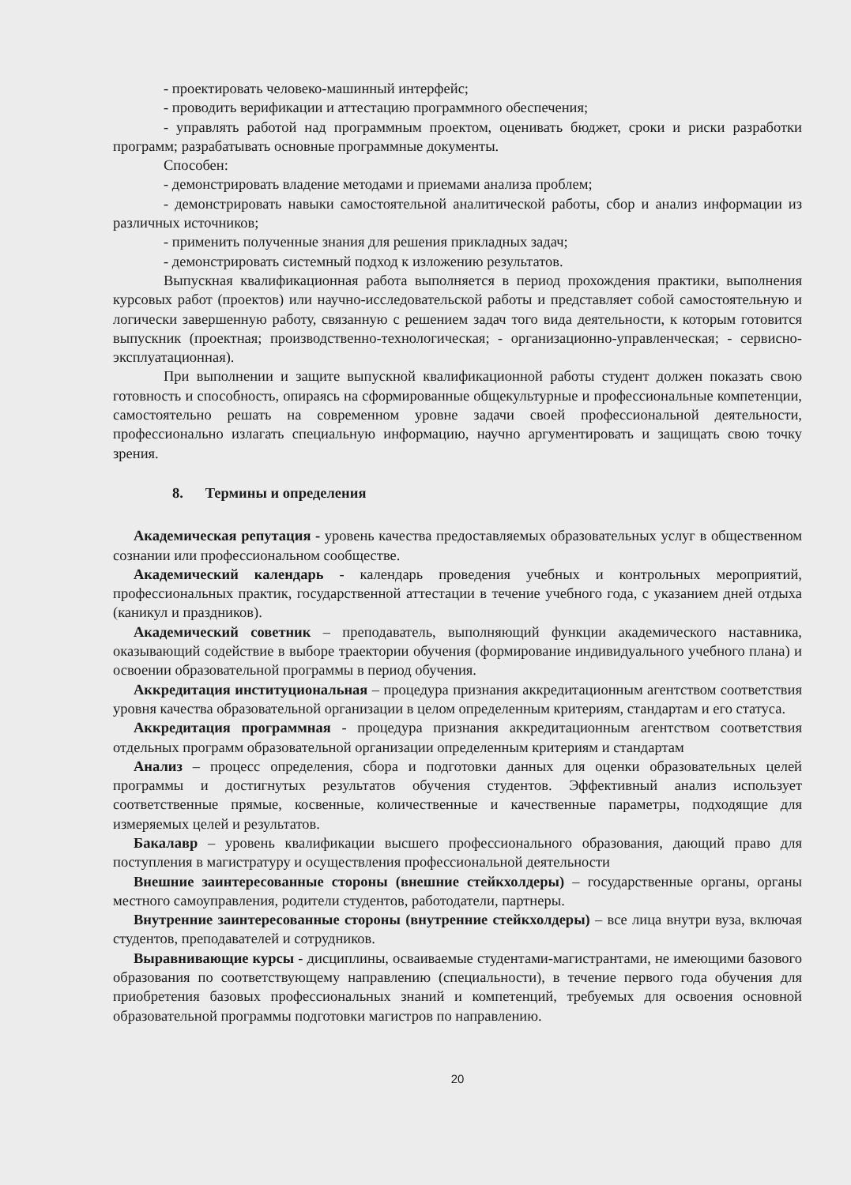- проектировать человеко-машинный интерфейс;
- проводить верификации и аттестацию программного обеспечения;
- управлять работой над программным проектом, оценивать бюджет, сроки и риски разработки программ; разрабатывать основные программные документы.
Способен:
- демонстрировать владение методами и приемами анализа проблем;
- демонстрировать навыки самостоятельной аналитической работы, сбор и анализ информации из различных источников;
- применить полученные знания для решения прикладных задач;
- демонстрировать системный подход к изложению результатов.
Выпускная квалификационная работа выполняется в период прохождения практики, выполнения курсовых работ (проектов) или научно-исследовательской работы и представляет собой самостоятельную и логически завершенную работу, связанную с решением задач того вида деятельности, к которым готовится выпускник (проектная; производственно-технологическая; - организационно-управленческая; - сервисно-эксплуатационная).
При выполнении и защите выпускной квалификационной работы студент должен показать свою готовность и способность, опираясь на сформированные общекультурные и профессиональные компетенции, самостоятельно решать на современном уровне задачи своей профессиональной деятельности, профессионально излагать специальную информацию, научно аргументировать и защищать свою точку зрения.
8. Термины и определения
Академическая репутация - уровень качества предоставляемых образовательных услуг в общественном сознании или профессиональном сообществе.
Академический календарь - календарь проведения учебных и контрольных мероприятий, профессиональных практик, государственной аттестации в течение учебного года, с указанием дней отдыха (каникул и праздников).
Академический советник – преподаватель, выполняющий функции академического наставника, оказывающий содействие в выборе траектории обучения (формирование индивидуального учебного плана) и освоении образовательной программы в период обучения.
Аккредитация институциональная – процедура признания аккредитационным агентством соответствия уровня качества образовательной организации в целом определенным критериям, стандартам и его статуса.
Аккредитация программная - процедура признания аккредитационным агентством соответствия отдельных программ образовательной организации определенным критериям и стандартам
Анализ – процесс определения, сбора и подготовки данных для оценки образовательных целей программы и достигнутых результатов обучения студентов. Эффективный анализ использует соответственные прямые, косвенные, количественные и качественные параметры, подходящие для измеряемых целей и результатов.
Бакалавр – уровень квалификации высшего профессионального образования, дающий право для поступления в магистратуру и осуществления профессиональной деятельности
Внешние заинтересованные стороны (внешние стейкхолдеры) – государственные органы, органы местного самоуправления, родители студентов, работодатели, партнеры.
Внутренние заинтересованные стороны (внутренние стейкхолдеры) – все лица внутри вуза, включая студентов, преподавателей и сотрудников.
Выравнивающие курсы - дисциплины, осваиваемые студентами-магистрантами, не имеющими базового образования по соответствующему направлению (специальности), в течение первого года обучения для приобретения базовых профессиональных знаний и компетенций, требуемых для освоения основной образовательной программы подготовки магистров по направлению.
20